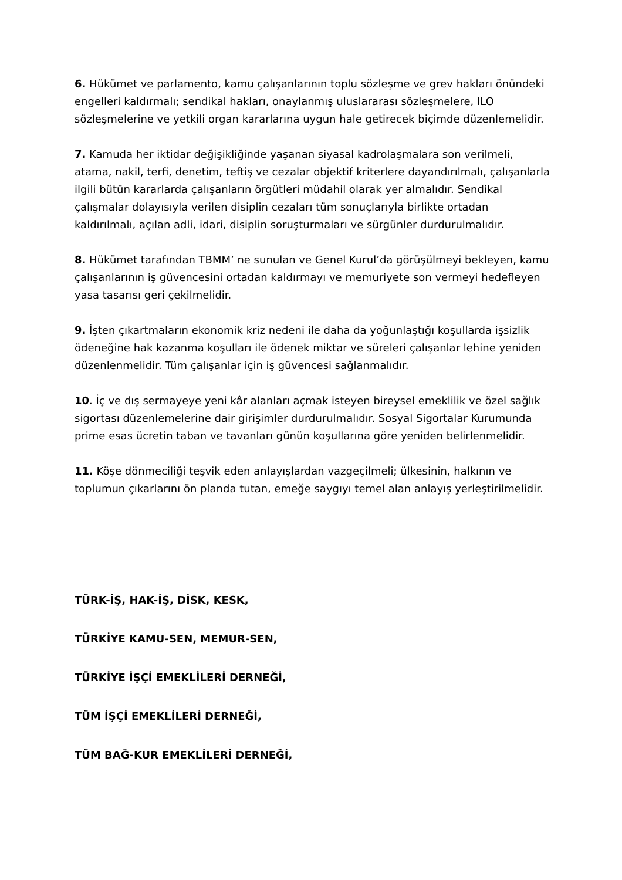6. Hükümet ve parlamento, kamu çalışanlarının toplu sözleşme ve grev hakları önündeki engelleri kaldırmalı; sendikal hakları, onaylanmış uluslararası sözleşmelere, ILO sözleşmelerine ve yetkili organ kararlarına uygun hale getirecek biçimde düzenlemelidir.
7. Kamuda her iktidar değişikliğinde yaşanan siyasal kadrolaşmalara son verilmeli, atama, nakil, terfi, denetim, teftiş ve cezalar objektif kriterlere dayandırılmalı, çalışanlarla ilgili bütün kararlarda çalışanların örgütleri müdahil olarak yer almalıdır. Sendikal çalışmalar dolayısıyla verilen disiplin cezaları tüm sonuçlarıyla birlikte ortadan kaldırılmalı, açılan adli, idari, disiplin soruşturmaları ve sürgünler durdurulmalıdır.
8. Hükümet tarafından TBMM’ ne sunulan ve Genel Kurul’da görüşülmeyi bekleyen, kamu çalışanlarının iş güvencesini ortadan kaldırmayı ve memuriyete son vermeyi hedefleyen yasa tasarısı geri çekilmelidir.
9. İşten çıkartmaların ekonomik kriz nedeni ile daha da yoğunlaştığı koşullarda işsizlik ödeneğine hak kazanma koşulları ile ödenek miktar ve süreleri çalışanlar lehine yeniden düzenlenmelidir. Tüm çalışanlar için iş güvencesi sağlanmalıdır.
10. İç ve dış sermayeye yeni kâr alanları açmak isteyen bireysel emeklilik ve özel sağlık sigortası düzenlemelerine dair girişimler durdurulmalıdır. Sosyal Sigortalar Kurumunda prime esas ücretin taban ve tavanları günün koşullarına göre yeniden belirlenmelidir.
11. Köşe dönmeciliği teşvik eden anlayışlardan vazgeçilmeli; ülkesinin, halkının ve toplumun çıkarlarını ön planda tutan, emeğe saygıyı temel alan anlayış yerleştirilmelidir.
TÜRK-İŞ, HAK-İŞ, DİSK, KESK,
TÜRKİYE KAMU-SEN, MEMUR-SEN,
TÜRKİYE İŞÇİ EMEKLİLERİ DERNEĞİ,
TÜM İŞÇİ EMEKLİLERİ DERNEĞİ,
TÜM BAĞ-KUR EMEKLİLERİ DERNEĞİ,